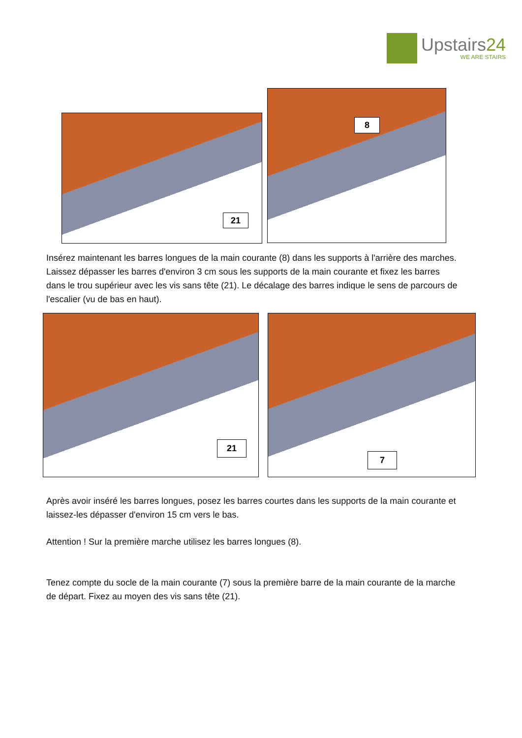Upstairs24
WE ARE STAIRS
21
8
Insérez maintenant les barres longues de la main courante (8) dans les supports à l'arrière des marches. Laissez dépasser les barres d'environ 3 cm sous les supports de la main courante et fixez les barres dans le trou supérieur avec les vis sans tête (21). Le décalage des barres indique le sens de parcours de l'escalier (vu de bas en haut).
21 7
Après avoir inséré les barres longues, posez les barres courtes dans les supports de la main courante et laissez-les dépasser d'environ 15 cm vers le bas.
Attention ! Sur la première marche utilisez les barres longues (8).
Tenez compte du socle de la main courante (7) sous la première barre de la main courante de la marche de départ. Fixez au moyen des vis sans tête (21).